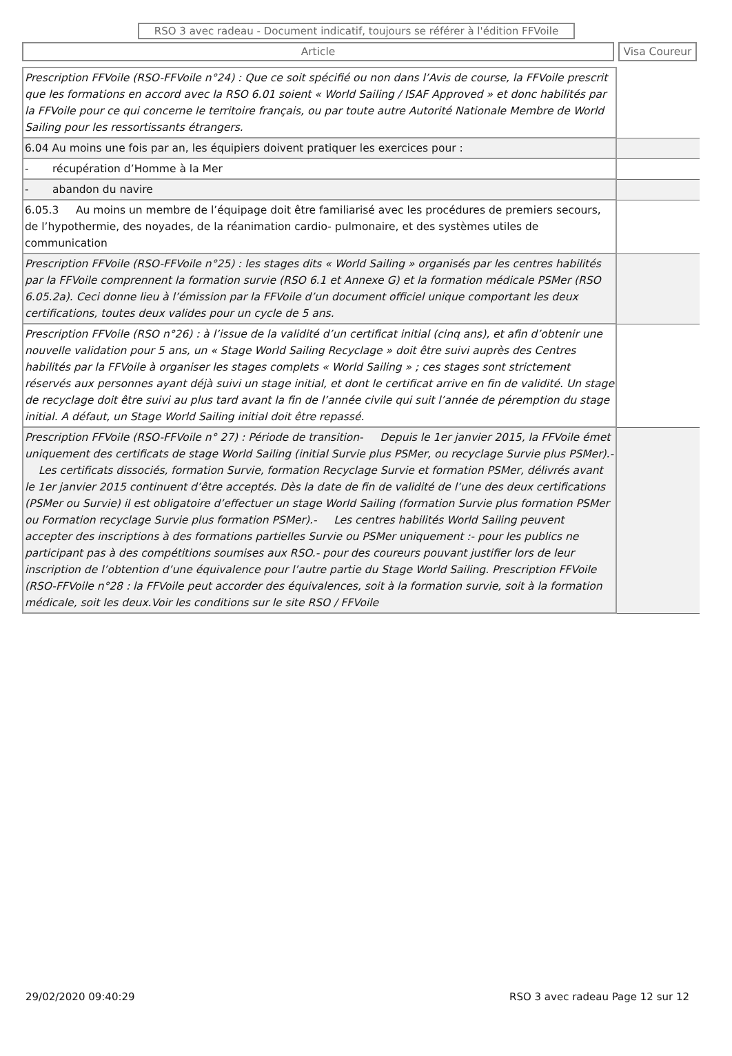RSO 3 avec radeau - Document indicatif, toujours se référer à l'édition FFVoile
Article Visa Coureur
| Prescription FFVoile (RSO-FFVoile n°24) : Que ce soit spécifié ou non dans l’Avis de course, la FFVoile prescrit que les formations en accord avec la RSO 6.01 soient « World Sailing / ISAF Approved » et donc habilités par la FFVoile pour ce qui concerne le territoire français, ou par toute autre Autorité Nationale Membre de World Sailing pour les ressortissants étrangers. | |
| 6.04 Au moins une fois par an, les équipiers doivent pratiquer les exercices pour : | |
| - récupération d’Homme à la Mer | |
| - abandon du navire | |
| 6.05.3 Au moins un membre de l’équipage doit être familiarisé avec les procédures de premiers secours, de l’hypothermie, des noyades, de la réanimation cardio- pulmonaire, et des systèmes utiles de communication | |
| Prescription FFVoile (RSO-FFVoile n°25) : les stages dits « World Sailing » organisés par les centres habilités par la FFVoile comprennent la formation survie (RSO 6.1 et Annexe G) et la formation médicale PSMer (RSO 6.05.2a). Ceci donne lieu à l’émission par la FFVoile d’un document officiel unique comportant les deux certifications, toutes deux valides pour un cycle de 5 ans. | |
| Prescription FFVoile (RSO n°26) : à l’issue de la validité d’un certificat initial (cinq ans), et afin d’obtenir une nouvelle validation pour 5 ans, un « Stage World Sailing Recyclage » doit être suivi auprès des Centres habilités par la FFVoile à organiser les stages complets « World Sailing » ; ces stages sont strictement réservés aux personnes ayant déjà suivi un stage initial, et dont le certificat arrive en fin de validité. Un stage de recyclage doit être suivi au plus tard avant la fin de l’année civile qui suit l’année de péremption du stage initial. A défaut, un Stage World Sailing initial doit être repassé. | |
| Prescription FFVoile (RSO-FFVoile n° 27) : Période de transition- Depuis le 1er janvier 2015, la FFVoile émet uniquement des certificats de stage World Sailing (initial Survie plus PSMer, ou recyclage Survie plus PSMer).- Les certificats dissociés, formation Survie, formation Recyclage Survie et formation PSMer, délivrés avant le 1er janvier 2015 continuent d’être acceptés. Dès la date de fin de validité de l’une des deux certifications (PSMer ou Survie) il est obligatoire d’effectuer un stage World Sailing (formation Survie plus formation PSMer ou Formation recyclage Survie plus formation PSMer).- Les centres habilités World Sailing peuvent accepter des inscriptions à des formations partielles Survie ou PSMer uniquement :- pour les publics ne participant pas à des compétitions soumises aux RSO.- pour des coureurs pouvant justifier lors de leur inscription de l’obtention d’une équivalence pour l’autre partie du Stage World Sailing. Prescription FFVoile (RSO-FFVoile n°28 : la FFVoile peut accorder des équivalences, soit à la formation survie, soit à la formation médicale, soit les deux.Voir les conditions sur le site RSO / FFVoile | |
29/02/2020 09:40:29 RSO 3 avec radeau Page 12 sur 12